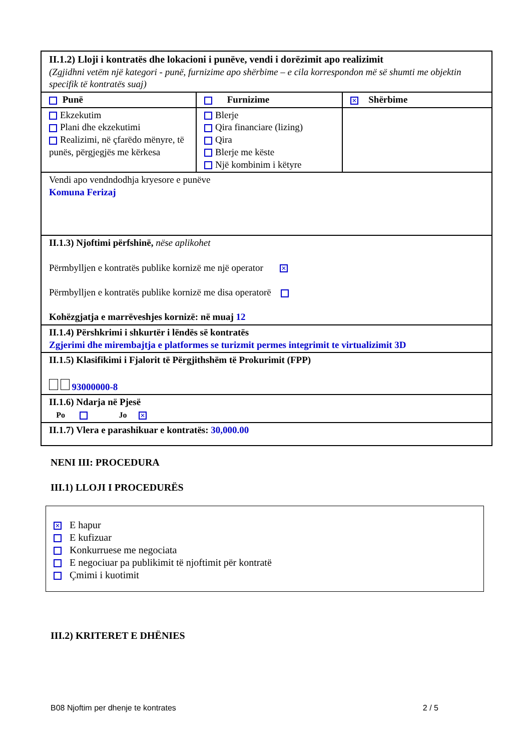| II.1.2) Lloji i kontratës dhe lokacioni i punëve, vendi i dorëzimit apo realizimit (Zgjidhni vetëm një kategori - punë, furnizime apo shërbime – e cila korrespondon më së shumti me objektin specifik të kontratës suaj) | | |
| Punë | Furnizime | ✕ Shërbime |
| Ekzekutim Plani dhe ekzekutimi Realizimi, në çfarëdo mënyre, të punës, përgjegjës me kërkesa | Blerje Qira financiare (lizing) Qira Blerje me këste Një kombinim i këtyre | |
| Vendi apo vendndodhja kryesore e punëve Komuna Ferizaj | | |
| II.1.3) Njoftimi përfshinë, nëse aplikohet Përmbylljen e kontratës publike kornizë me një operator ✕ Përmbylljen e kontratës publike kornizë me disa operatorë Kohëzgjatja e marrëveshjes kornizë: në muaj 12 | | |
| II.1.4) Përshkrimi i shkurtër i lëndës së kontratës Zgjerimi dhe mirembajtja e platformes se turizmit permes integrimit te virtualizimit 3D | | |
| II.1.5) Klasifikimi i Fjalorit të Përgjithshëm të Prokurimit (FPP) 93000000-8 | | |
| II.1.6) Ndarja në Pjesë Po Jo ✕ | | |
| II.1.7) Vlera e parashikuar e kontratës: 30,000.00 | | |
NENI III: PROCEDURA
III.1) LLOJI I PROCEDURËS
✕ E hapur
E kufizuar
Konkurruese me negociata
E negociuar pa publikimit të njoftimit për kontratë
Çmimi i kuotimit
III.2) KRITERET E DHËNIES
B08 Njoftim per dhenje te kontrates 2 / 5